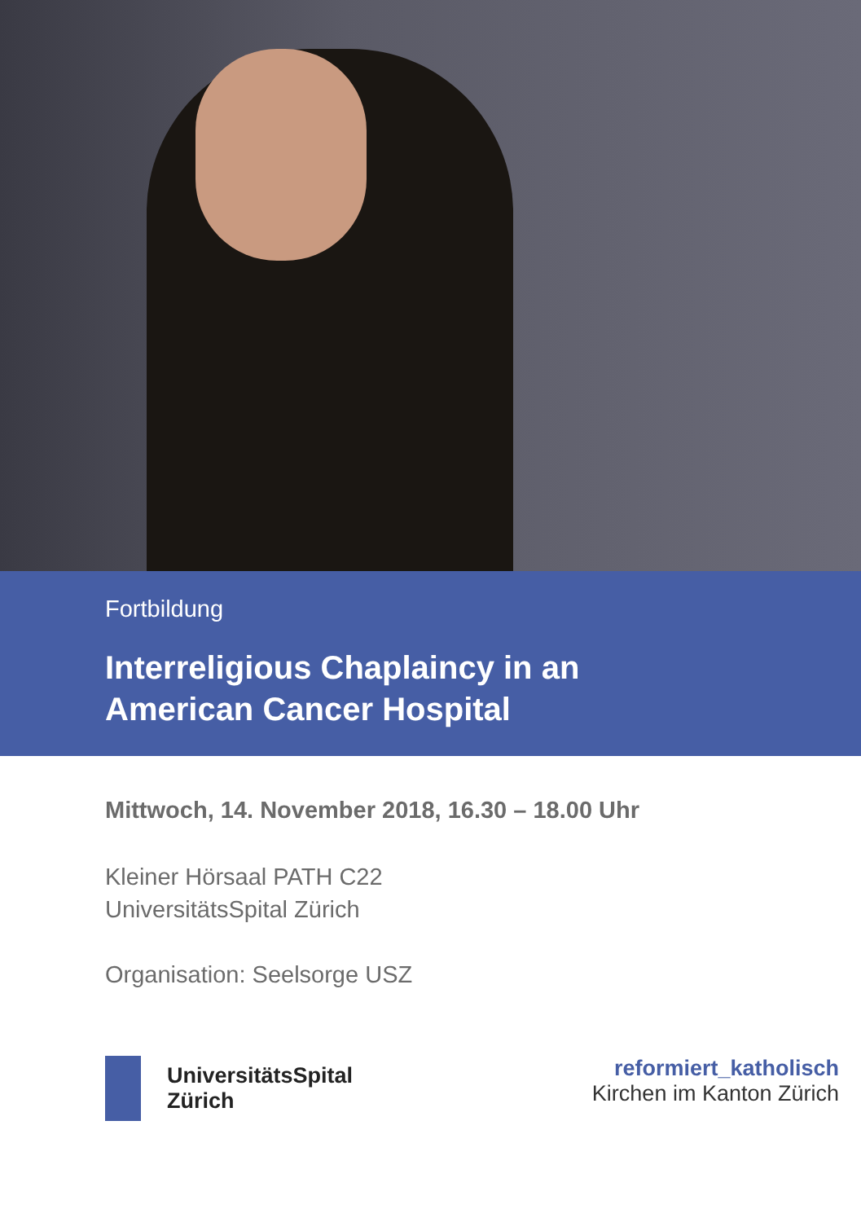Fortbildung
Interreligious Chaplaincy in an
American Cancer Hospital
Mittwoch, 14. November 2018, 16.30 – 18.00 Uhr
Kleiner Hörsaal PATH C22
UniversitätsSpital Zürich
Organisation: Seelsorge USZ
UniversitätsSpital
Zürich
reformiert_katholisch
Kirchen im Kanton Zürich